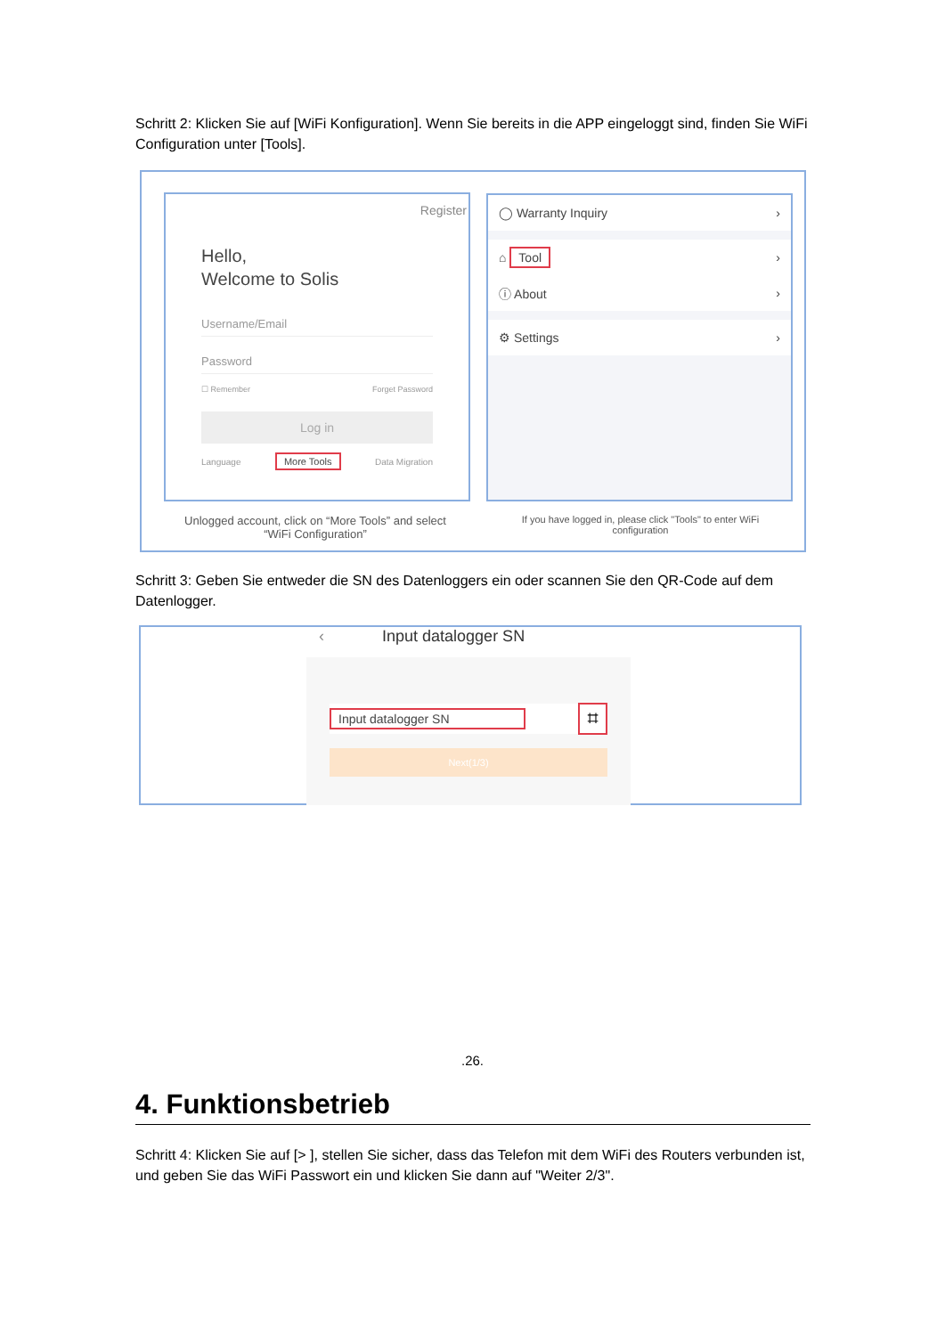Schritt 2: Klicken Sie auf [WiFi Konfiguration]. Wenn Sie bereits in die APP eingeloggt sind, finden Sie WiFi Configuration unter [Tools].
Register
Hello,
Welcome to Solis
Username/Email
Password
☐ Remember Forget Password
Log in
Language More Tools Data Migration
◯ Warranty Inquiry ›
⌂ Tool ›
ⓘ About ›
⚙ Settings ›
Unlogged account, click on “More Tools” and select “WiFi Configuration”
If you have logged in, please click "Tools" to enter WiFi configuration
Schritt 3: Geben Sie entweder die SN des Datenloggers ein oder scannen Sie den QR-Code auf dem Datenlogger.
‹ Input datalogger SN
Input datalogger SN ⌗
Next(1/3)
.26.
4. Funktionsbetrieb
Schritt 4: Klicken Sie auf [> ], stellen Sie sicher, dass das Telefon mit dem WiFi des Routers verbunden ist, und geben Sie das WiFi Passwort ein und klicken Sie dann auf "Weiter 2/3".